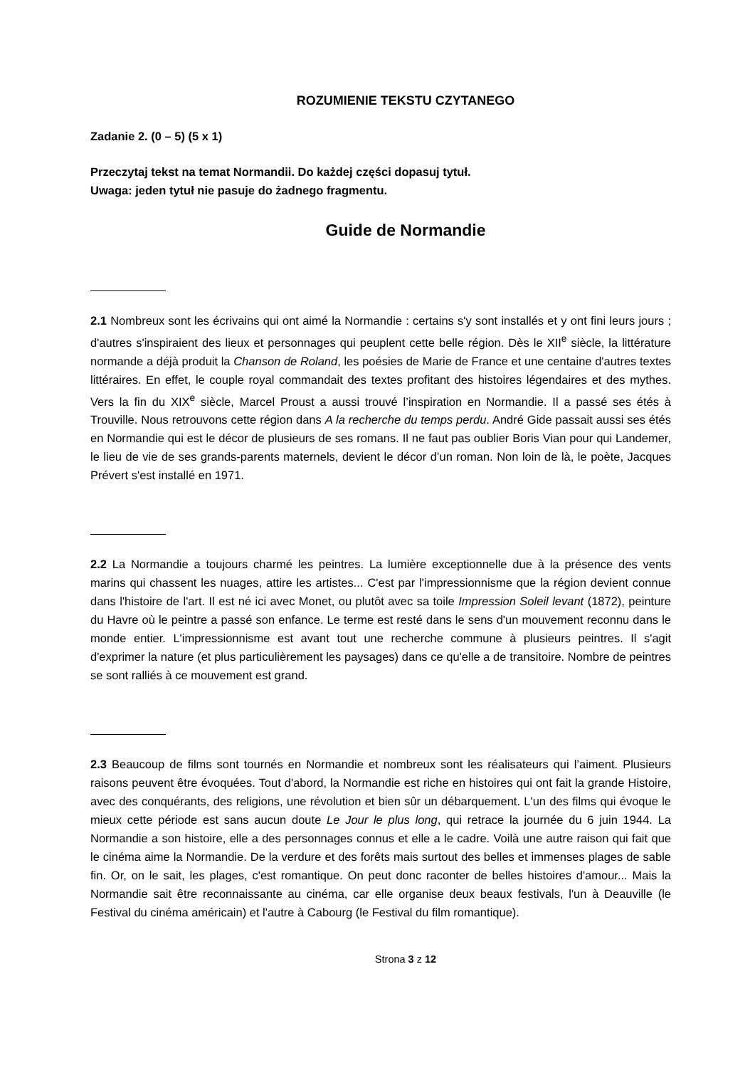ROZUMIENIE TEKSTU CZYTANEGO
Zadanie 2. (0 – 5) (5 x 1)
Przeczytaj tekst na temat Normandii. Do każdej części dopasuj tytuł.
Uwaga: jeden tytuł nie pasuje do żadnego fragmentu.
Guide de Normandie
2.1 Nombreux sont les écrivains qui ont aimé la Normandie : certains s'y sont installés et y ont fini leurs jours ; d'autres s'inspiraient des lieux et personnages qui peuplent cette belle région. Dès le XII<sup>e</sup> siècle, la littérature normande a déjà produit la Chanson de Roland, les poésies de Marie de France et une centaine d'autres textes littéraires. En effet, le couple royal commandait des textes profitant des histoires légendaires et des mythes. Vers la fin du XIX<sup>e</sup> siècle, Marcel Proust a aussi trouvé l’inspiration en Normandie. Il a passé ses étés à Trouville. Nous retrouvons cette région dans A la recherche du temps perdu. André Gide passait aussi ses étés en Normandie qui est le décor de plusieurs de ses romans. Il ne faut pas oublier Boris Vian pour qui Landemer, le lieu de vie de ses grands-parents maternels, devient le décor d’un roman. Non loin de là, le poète, Jacques Prévert s'est installé en 1971.
2.2 La Normandie a toujours charmé les peintres. La lumière exceptionnelle due à la présence des vents marins qui chassent les nuages, attire les artistes... C'est par l'impressionnisme que la région devient connue dans l'histoire de l'art. Il est né ici avec Monet, ou plutôt avec sa toile Impression Soleil levant (1872), peinture du Havre où le peintre a passé son enfance. Le terme est resté dans le sens d'un mouvement reconnu dans le monde entier. L'impressionnisme est avant tout une recherche commune à plusieurs peintres. Il s'agit d'exprimer la nature (et plus particulièrement les paysages) dans ce qu'elle a de transitoire. Nombre de peintres se sont ralliés à ce mouvement est grand.
2.3 Beaucoup de films sont tournés en Normandie et nombreux sont les réalisateurs qui l’aiment. Plusieurs raisons peuvent être évoquées. Tout d'abord, la Normandie est riche en histoires qui ont fait la grande Histoire, avec des conquérants, des religions, une révolution et bien sûr un débarquement. L'un des films qui évoque le mieux cette période est sans aucun doute Le Jour le plus long, qui retrace la journée du 6 juin 1944. La Normandie a son histoire, elle a des personnages connus et elle a le cadre. Voilà une autre raison qui fait que le cinéma aime la Normandie. De la verdure et des forêts mais surtout des belles et immenses plages de sable fin. Or, on le sait, les plages, c'est romantique. On peut donc raconter de belles histoires d'amour... Mais la Normandie sait être reconnaissante au cinéma, car elle organise deux beaux festivals, l'un à Deauville (le Festival du cinéma américain) et l'autre à Cabourg (le Festival du film romantique).
Strona 3 z 12